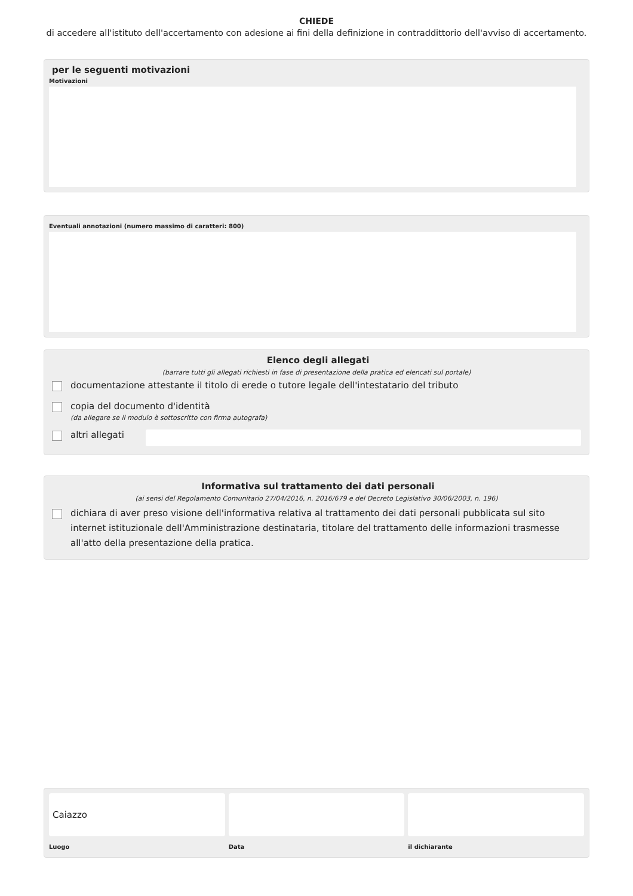CHIEDE
di accedere all'istituto dell'accertamento con adesione ai fini della definizione in contraddittorio dell'avviso di accertamento.
per le seguenti motivazioni
Motivazioni
Eventuali annotazioni (numero massimo di caratteri: 800)
Elenco degli allegati
(barrare tutti gli allegati richiesti in fase di presentazione della pratica ed elencati sul portale)
documentazione attestante il titolo di erede o tutore legale dell'intestatario del tributo
copia del documento d'identità
(da allegare se il modulo è sottoscritto con firma autografa)
altri allegati
Informativa sul trattamento dei dati personali
(ai sensi del Regolamento Comunitario 27/04/2016, n. 2016/679 e del Decreto Legislativo 30/06/2003, n. 196)
dichiara di aver preso visione dell'informativa relativa al trattamento dei dati personali pubblicata sul sito internet istituzionale dell'Amministrazione destinataria, titolare del trattamento delle informazioni trasmesse all'atto della presentazione della pratica.
Caiazzo
Luogo
Data il dichiarante